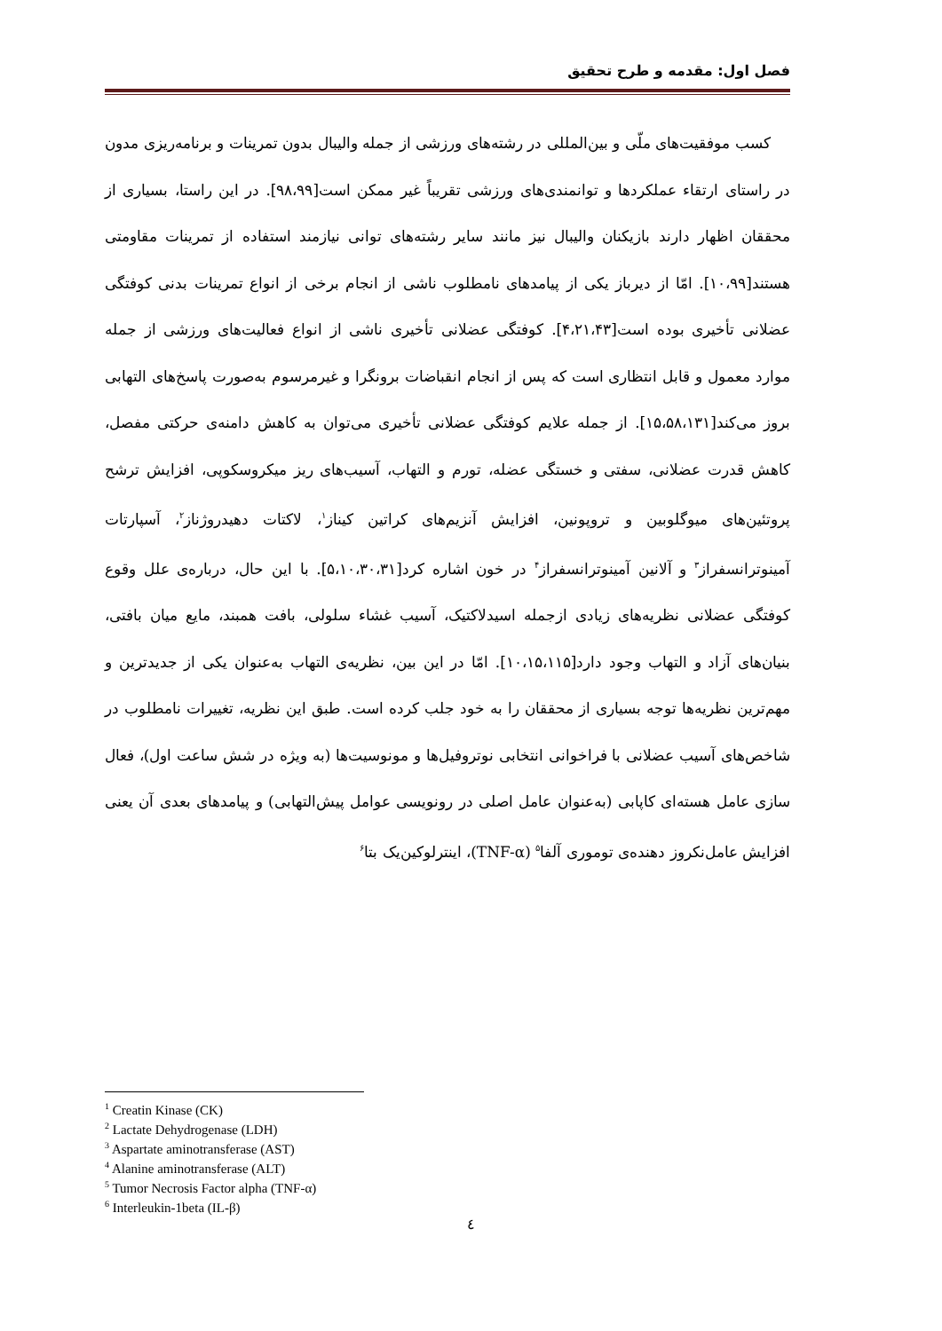فصل اول: مقدمه و طرح تحقیق
کسب موفقیت‌های ملّی و بین‌المللی در رشته‌های ورزشی از جمله والیبال بدون تمرینات و برنامه‌ریزی مدون در راستای ارتقاء عملکردها و توانمندی‌های ورزشی تقریباً غیر ممکن است[۹۸،۹۹]. در این راستا، بسیاری از محققان اظهار دارند بازیکنان والیبال نیز مانند سایر رشته‌های توانی نیازمند استفاده از تمرینات مقاومتی هستند[۱۰،۹۹]. امّا از دیرباز یکی از پیامدهای نامطلوب ناشی از انجام برخی از انواع تمرینات بدنی کوفتگی عضلانی تأخیری بوده است[۴،۲۱،۴۳]. کوفتگی عضلانی تأخیری ناشی از انواع فعالیت‌های ورزشی از جمله موارد معمول و قابل انتظاری است که پس از انجام انقباضات برونگرا و غیرمرسوم به‌صورت پاسخ‌های التهابی بروز می‌کند[۱۵،۵۸،۱۳۱]. از جمله علایم کوفتگی عضلانی تأخیری می‌توان به کاهش دامنه‌ی حرکتی مفصل، کاهش قدرت عضلانی، سفتی و خستگی عضله، تورم و التهاب، آسیب‌های ریز میکروسکوپی، افزایش ترشح پروتئین‌های میوگلوبین و تروپونین، افزایش آنزیم‌های کراتین کیناز<sup>۱</sup>، لاکتات دهیدروژناز<sup>۲</sup>، آسپارتات آمینوترانسفراز<sup>۳</sup> و آلانین آمینوترانسفراز<sup>۴</sup> در خون اشاره کرد[۵،۱۰،۳۰،۳۱]. با این حال، درباره‌ی علل وقوع کوفتگی عضلانی نظریه‌های زیادی ازجمله اسیدلاکتیک، آسیب غشاء سلولی، بافت همبند، مایع میان بافتی، بنیان‌های آزاد و التهاب وجود دارد[۱۰،۱۵،۱۱۵]. امّا در این بین، نظریه‌ی التهاب به‌عنوان یکی از جدیدترین و مهم‌ترین نظریه‌ها توجه بسیاری از محققان را به خود جلب کرده است. طبق این نظریه، تغییرات نامطلوب در شاخص‌های آسیب عضلانی با فراخوانی انتخابی نوتروفیل‌ها و مونوسیت‌ها (به ویژه در شش ساعت اول)، فعال سازی عامل هسته‌ای کاپابی (به‌عنوان عامل اصلی در رونویسی عوامل پیش‌التهابی) و پیامدهای بعدی آن یعنی افزایش عامل‌نکروز دهنده‌ی توموری آلفا<sup>۵</sup> (TNF-α)، اینترلوکین‌یک بتا<sup>۶</sup>
<sup>1</sup> Creatin Kinase (CK)
<sup>2</sup> Lactate Dehydrogenase (LDH)
<sup>3</sup> Aspartate aminotransferase (AST)
<sup>4</sup> Alanine aminotransferase (ALT)
<sup>5</sup> Tumor Necrosis Factor alpha (TNF-α)
<sup>6</sup> Interleukin-1beta (IL-β)
٤